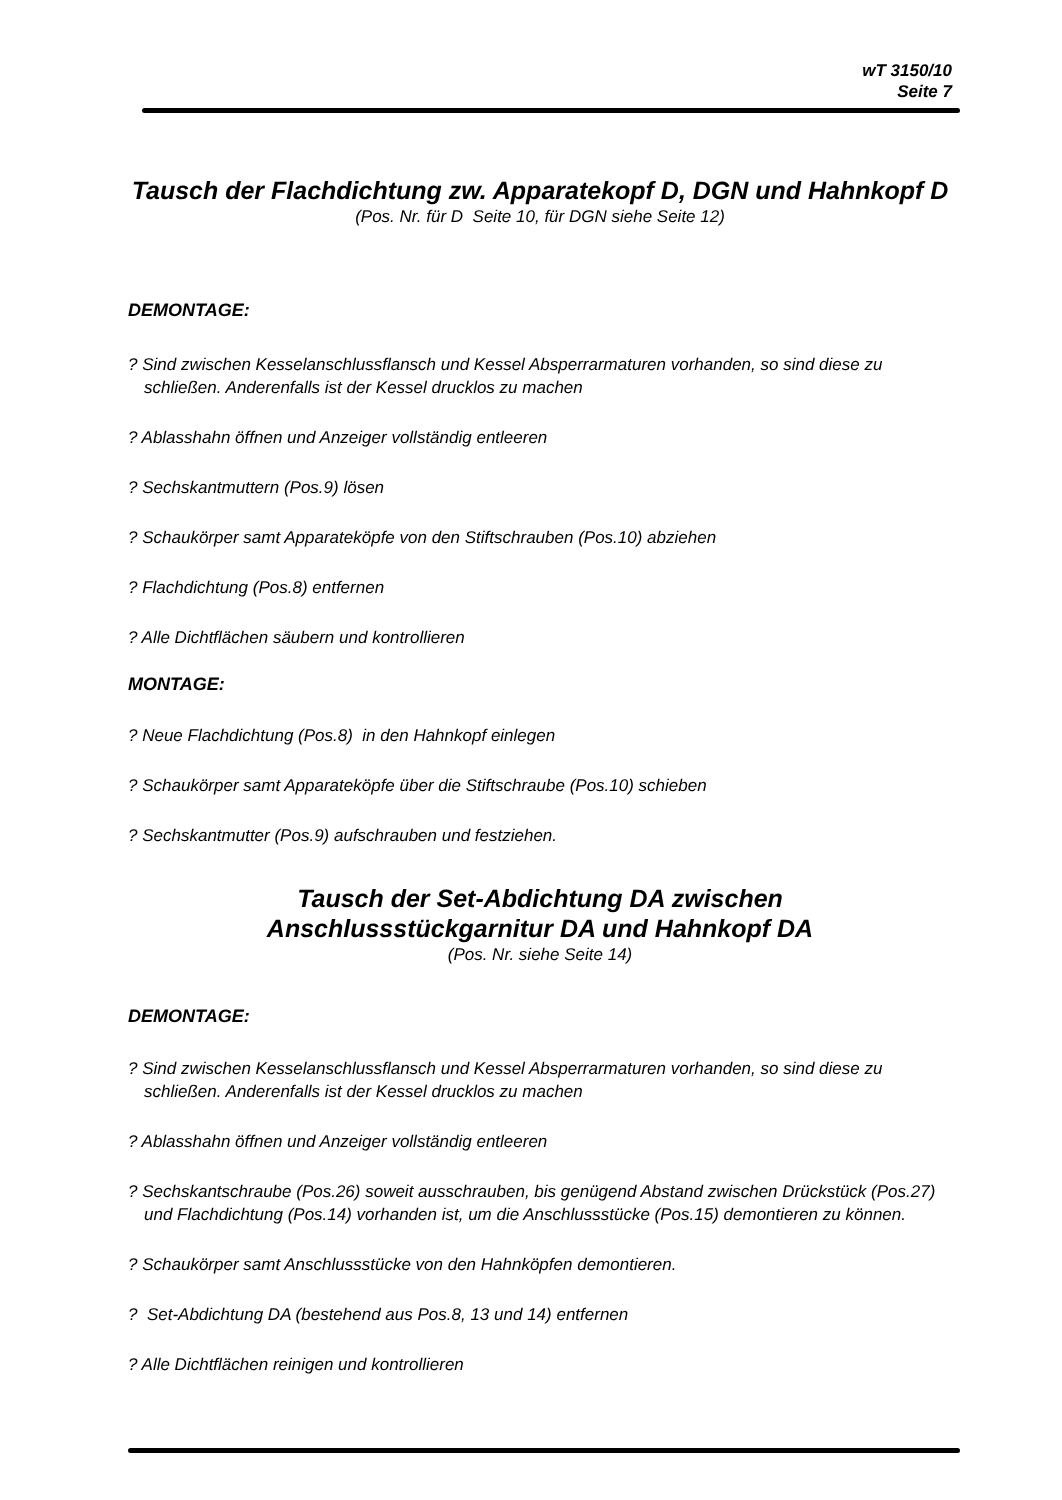wT 3150/10
Seite 7
Tausch der Flachdichtung zw. Apparatekopf D, DGN und Hahnkopf D
(Pos. Nr. für D Seite 10, für DGN siehe Seite 12)
DEMONTAGE:
? Sind zwischen Kesselanschlussflansch und Kessel Absperrarmaturen vorhanden, so sind diese zu schließen. Anderenfalls ist der Kessel drucklos zu machen
? Ablasshahn öffnen und Anzeiger vollständig entleeren
? Sechskantmuttern (Pos.9) lösen
? Schaukörper samt Apparateköpfe von den Stiftschrauben (Pos.10) abziehen
? Flachdichtung (Pos.8) entfernen
? Alle Dichtflächen säubern und kontrollieren
MONTAGE:
? Neue Flachdichtung (Pos.8) in den Hahnkopf einlegen
? Schaukörper samt Apparateköpfe über die Stiftschraube (Pos.10) schieben
? Sechskantmutter (Pos.9) aufschrauben und festziehen.
Tausch der Set-Abdichtung DA zwischen
Anschlussstückgarnitur DA und Hahnkopf DA
(Pos. Nr. siehe Seite 14)
DEMONTAGE:
? Sind zwischen Kesselanschlussflansch und Kessel Absperrarmaturen vorhanden, so sind diese zu schließen. Anderenfalls ist der Kessel drucklos zu machen
? Ablasshahn öffnen und Anzeiger vollständig entleeren
? Sechskantschraube (Pos.26) soweit ausschrauben, bis genügend Abstand zwischen Drückstück (Pos.27) und Flachdichtung (Pos.14) vorhanden ist, um die Anschlussstücke (Pos.15) demontieren zu können.
? Schaukörper samt Anschlussstücke von den Hahnköpfen demontieren.
? Set-Abdichtung DA (bestehend aus Pos.8, 13 und 14) entfernen
? Alle Dichtflächen reinigen und kontrollieren